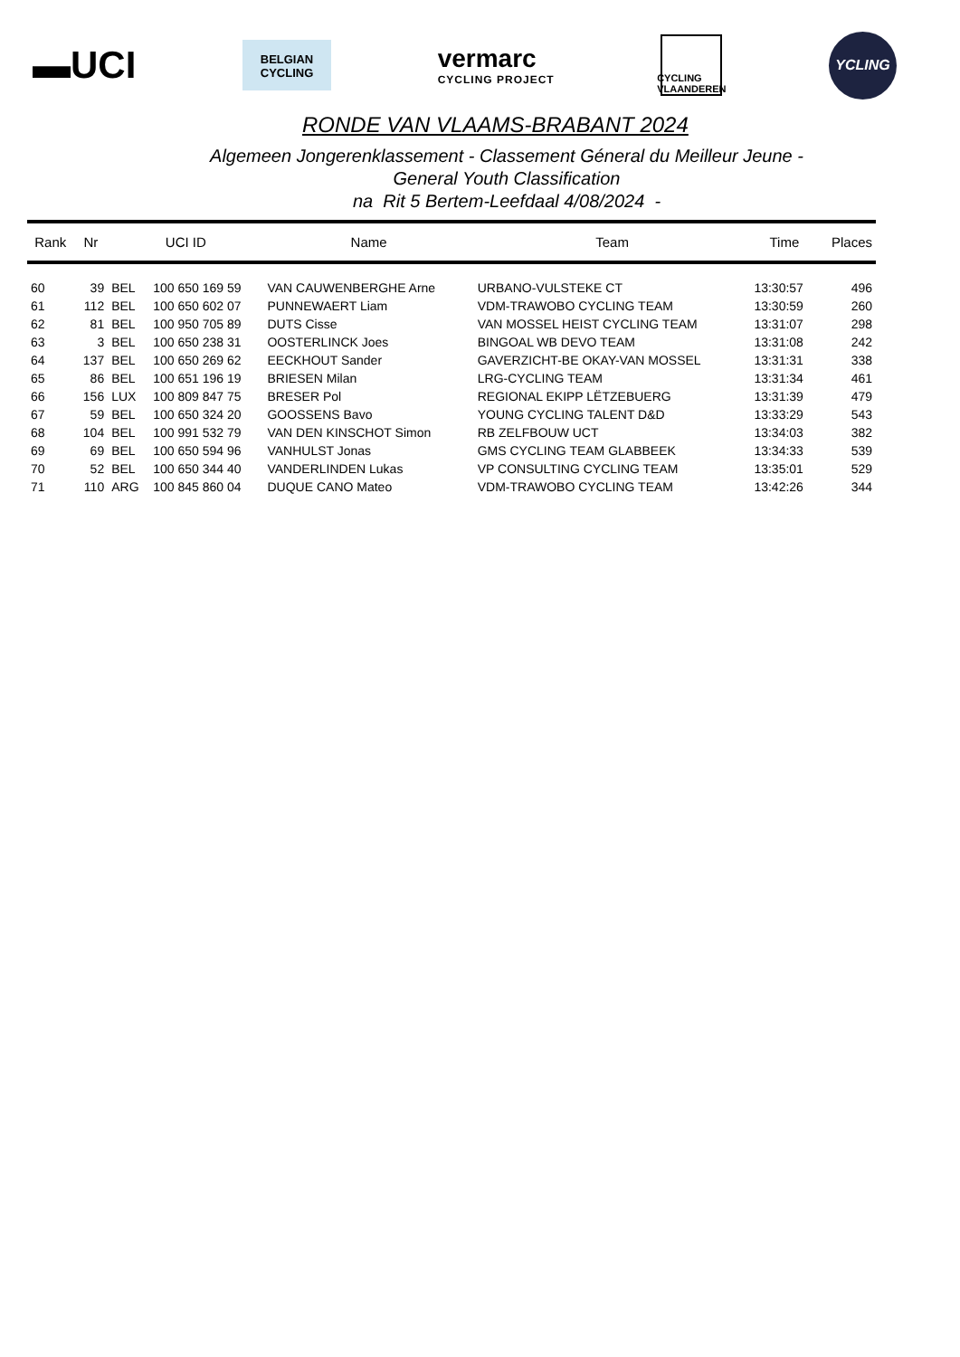▬UCI
BELGIAN
CYCLING
vermarc
CYCLING PROJECT
CYCLING
VLAANDEREN
YCLING
RONDE VAN VLAAMS-BRABANT 2024
Algemeen Jongerenklassement - Classement Géneral du Meilleur Jeune -
General Youth Classification
na Rit 5 Bertem-Leefdaal 4/08/2024 -
| Rank | Nr | UCI ID | | Name | Team | Time | Places |
| --- | --- | --- | --- | --- | --- | --- | --- |
| 60 | 39 | BEL | 100 650 169 59 | VAN CAUWENBERGHE Arne | URBANO-VULSTEKE CT | 13:30:57 | 496 |
| 61 | 112 | BEL | 100 650 602 07 | PUNNEWAERT Liam | VDM-TRAWOBO CYCLING TEAM | 13:30:59 | 260 |
| 62 | 81 | BEL | 100 950 705 89 | DUTS Cisse | VAN MOSSEL HEIST CYCLING TEAM | 13:31:07 | 298 |
| 63 | 3 | BEL | 100 650 238 31 | OOSTERLINCK Joes | BINGOAL WB DEVO TEAM | 13:31:08 | 242 |
| 64 | 137 | BEL | 100 650 269 62 | EECKHOUT Sander | GAVERZICHT-BE OKAY-VAN MOSSEL | 13:31:31 | 338 |
| 65 | 86 | BEL | 100 651 196 19 | BRIESEN Milan | LRG-CYCLING TEAM | 13:31:34 | 461 |
| 66 | 156 | LUX | 100 809 847 75 | BRESER Pol | REGIONAL EKIPP LËTZEBUERG | 13:31:39 | 479 |
| 67 | 59 | BEL | 100 650 324 20 | GOOSSENS Bavo | YOUNG CYCLING TALENT D&D | 13:33:29 | 543 |
| 68 | 104 | BEL | 100 991 532 79 | VAN DEN KINSCHOT Simon | RB ZELFBOUW UCT | 13:34:03 | 382 |
| 69 | 69 | BEL | 100 650 594 96 | VANHULST Jonas | GMS CYCLING TEAM GLABBEEK | 13:34:33 | 539 |
| 70 | 52 | BEL | 100 650 344 40 | VANDERLINDEN Lukas | VP CONSULTING CYCLING TEAM | 13:35:01 | 529 |
| 71 | 110 | ARG | 100 845 860 04 | DUQUE CANO Mateo | VDM-TRAWOBO CYCLING TEAM | 13:42:26 | 344 |